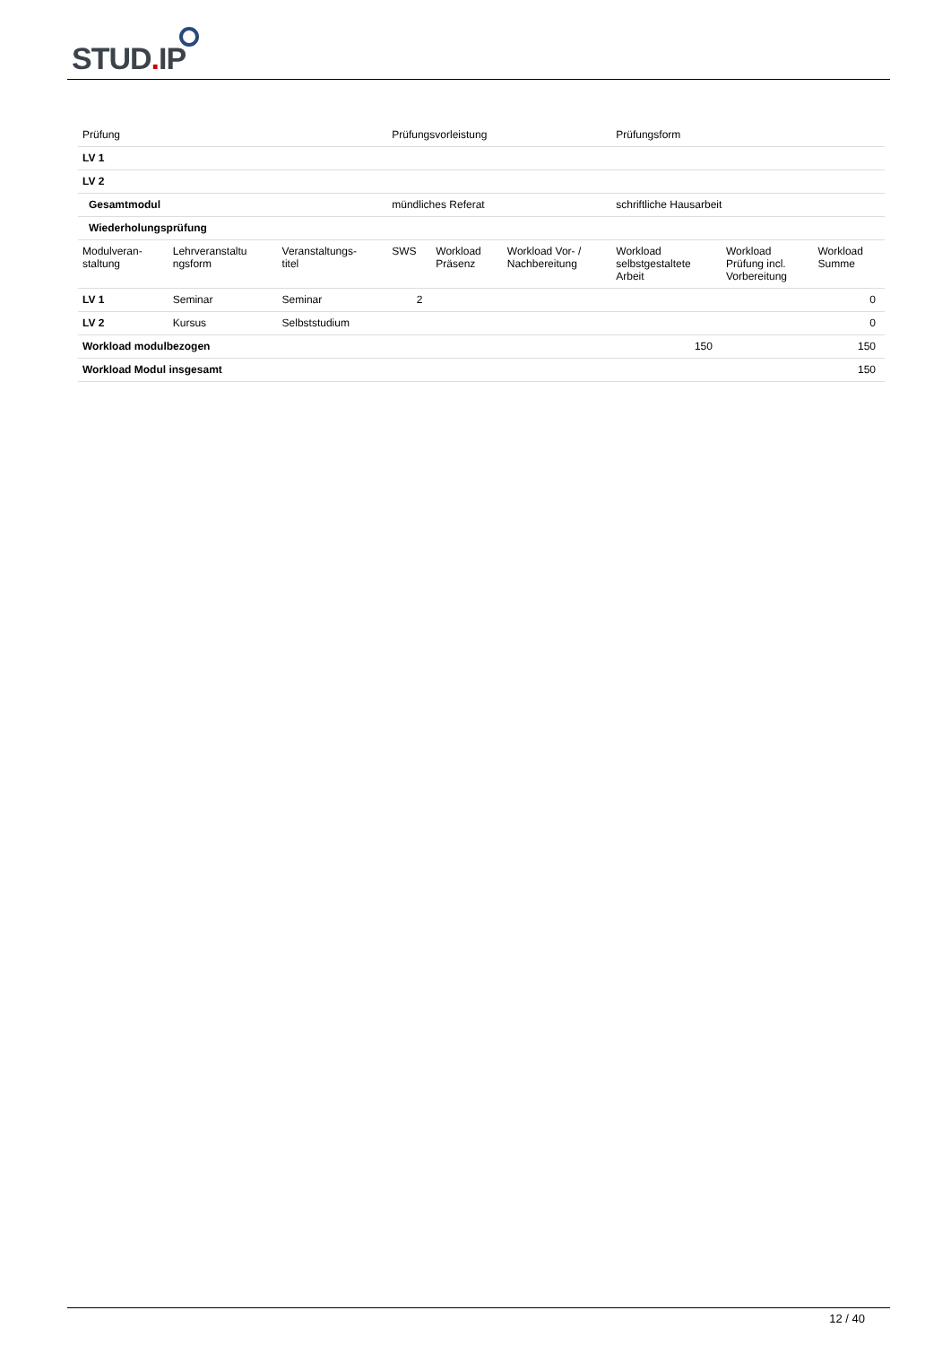STUD. IP
| Prüfung | | | Prüfungsvorleistung | | | Prüfungsform | | |
| --- | --- | --- | --- | --- | --- | --- | --- | --- |
| LV 1 | | | | | | | | |
| LV 2 | | | | | | | | |
| Gesamtmodul | | | mündliches Referat | | | schriftliche Hausarbeit | | |
| Wiederholungsprüfung | | | | | | | | |
| Modulveran- staltung | Lehrveranstaltu ngsform | Veranstaltungs- titel | SWS | Workload Präsenz | Workload Vor- / Nachbereitung | Workload selbstgestaltete Arbeit | Workload Prüfung incl. Vorbereitung | Workload Summe |
| LV 1 | Seminar | Seminar | 2 | | | | | 0 |
| LV 2 | Kursus | Selbststudium | | | | | | 0 |
| Workload modulbezogen | | | | | | 150 | | 150 |
| Workload Modul insgesamt | | | | | | | | 150 |
12 / 40